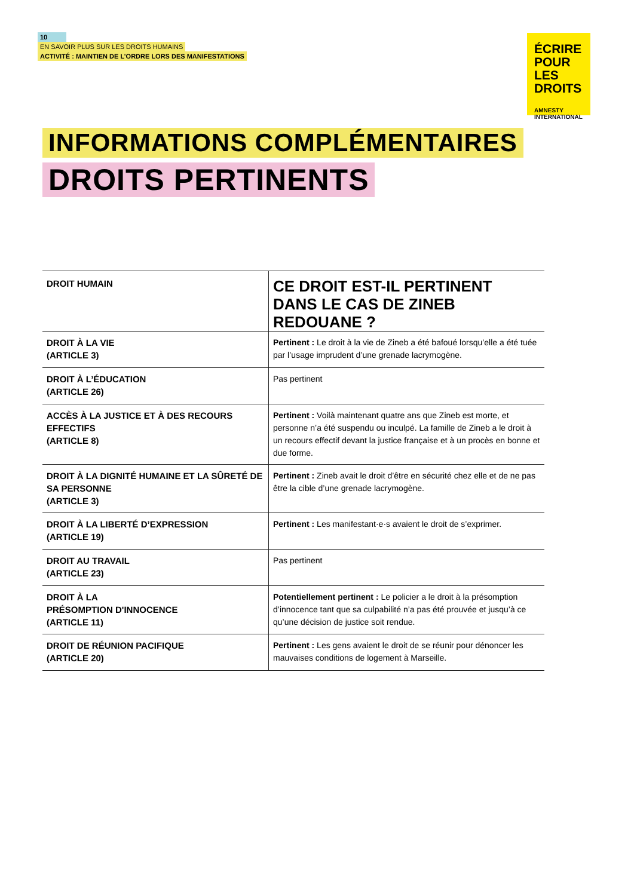10
EN SAVOIR PLUS SUR LES DROITS HUMAINS
ACTIVITÉ : MAINTIEN DE L’ORDRE LORS DES MANIFESTATIONS
ÉCRIRE
POUR LES
DROITS
AMNESTY
INTERNATIONAL
INFORMATIONS COMPLÉMENTAIRES
DROITS PERTINENTS
| DROIT HUMAIN | CE DROIT EST-IL PERTINENT DANS LE CAS DE ZINEB REDOUANE ? |
| --- | --- |
| DROIT À LA VIE (ARTICLE 3) | Pertinent : Le droit à la vie de Zineb a été bafoué lorsqu’elle a été tuée par l’usage imprudent d’une grenade lacrymogène. |
| DROIT À L’ÉDUCATION (ARTICLE 26) | Pas pertinent |
| ACCÈS À LA JUSTICE ET À DES RECOURS EFFECTIFS (ARTICLE 8) | Pertinent : Voilà maintenant quatre ans que Zineb est morte, et personne n’a été suspendu ou inculpé. La famille de Zineb a le droit à un recours effectif devant la justice française et à un procès en bonne et due forme. |
| DROIT À LA DIGNITÉ HUMAINE ET LA SÛRETÉ DE SA PERSONNE (ARTICLE 3) | Pertinent : Zineb avait le droit d’être en sécurité chez elle et de ne pas être la cible d’une grenade lacrymogène. |
| DROIT À LA LIBERTÉ D’EXPRESSION (ARTICLE 19) | Pertinent : Les manifestant·e·s avaient le droit de s’exprimer. |
| DROIT AU TRAVAIL (ARTICLE 23) | Pas pertinent |
| DROIT À LA PRÉSOMPTION D'INNOCENCE (ARTICLE 11) | Potentiellement pertinent : Le policier a le droit à la présomption d’innocence tant que sa culpabilité n’a pas été prouvée et jusqu’à ce qu’une décision de justice soit rendue. |
| DROIT DE RÉUNION PACIFIQUE (ARTICLE 20) | Pertinent : Les gens avaient le droit de se réunir pour dénoncer les mauvaises conditions de logement à Marseille. |